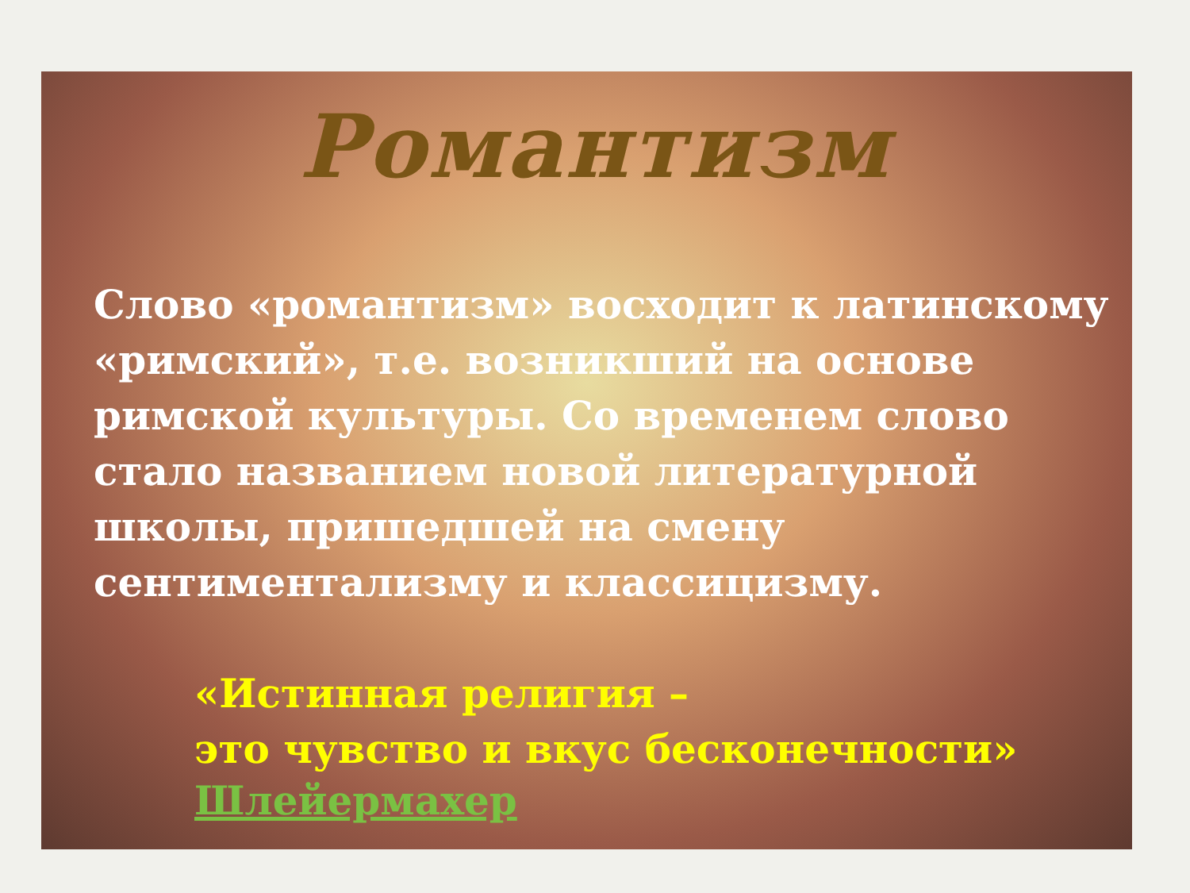Романтизм
Слово «романтизм» восходит к латинскому «римский», т.е. возникший на основе римской культуры. Со временем слово стало названием новой литературной школы, пришедшей на смену сентиментализму и классицизму.
«Истинная религия –
это чувство и вкус бесконечности»
Шлейермахер